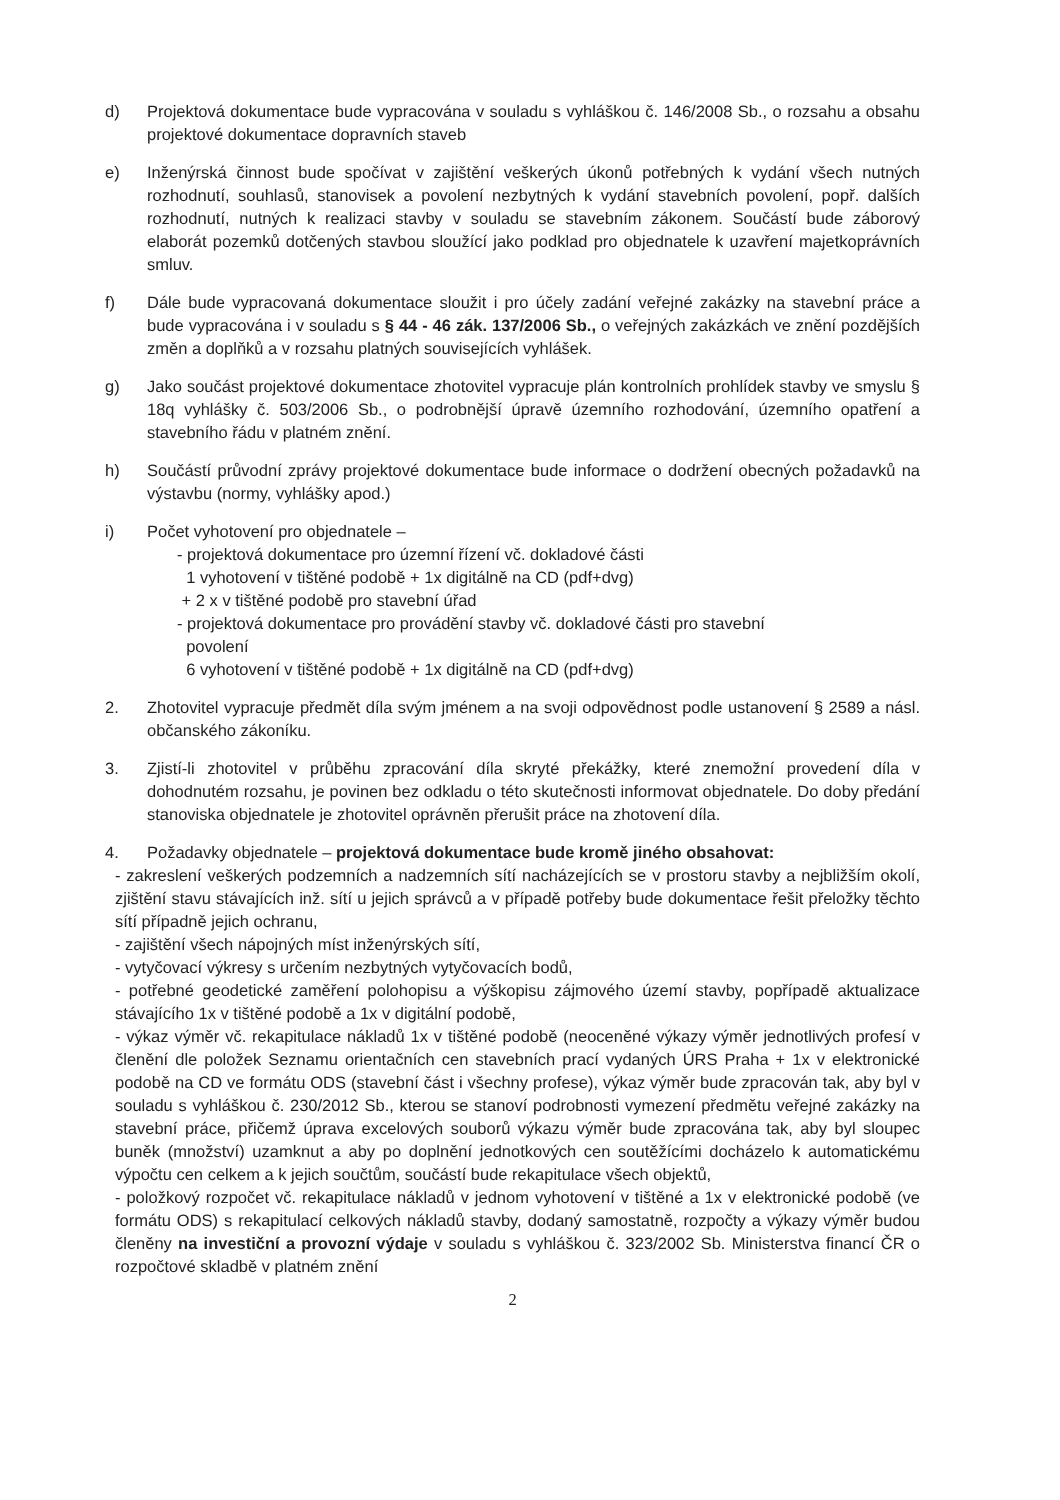d) Projektová dokumentace bude vypracována v souladu s vyhláškou č. 146/2008 Sb., o rozsahu a obsahu projektové dokumentace dopravních staveb
e) Inženýrská činnost bude spočívat v zajištění veškerých úkonů potřebných k vydání všech nutných rozhodnutí, souhlasů, stanovisek a povolení nezbytných k vydání stavebních povolení, popř. dalších rozhodnutí, nutných k realizaci stavby v souladu se stavebním zákonem. Součástí bude záborový elaborát pozemků dotčených stavbou sloužící jako podklad pro objednatele k uzavření majetkoprávních smluv.
f) Dále bude vypracovaná dokumentace sloužit i pro účely zadání veřejné zakázky na stavební práce a bude vypracována i v souladu s § 44 - 46 zák. 137/2006 Sb., o veřejných zakázkách ve znění pozdějších změn a doplňků a v rozsahu platných souvisejících vyhlášek.
g) Jako součást projektové dokumentace zhotovitel vypracuje plán kontrolních prohlídek stavby ve smyslu § 18q vyhlášky č. 503/2006 Sb., o podrobnější úpravě územního rozhodování, územního opatření a stavebního řádu v platném znění.
h) Součástí průvodní zprávy projektové dokumentace bude informace o dodržení obecných požadavků na výstavbu (normy, vyhlášky apod.)
i) Počet vyhotovení pro objednatele –
- projektová dokumentace pro územní řízení vč. dokladové části
1 vyhotovení v tištěné podobě + 1x digitálně na CD (pdf+dvg)
+ 2 x v tištěné podobě pro stavební úřad
- projektová dokumentace pro provádění stavby vč. dokladové části pro stavební
povolení
6 vyhotovení v tištěné podobě + 1x digitálně na CD (pdf+dvg)
2. Zhotovitel vypracuje předmět díla svým jménem a na svoji odpovědnost podle ustanovení § 2589 a násl. občanského zákoníku.
3. Zjistí-li zhotovitel v průběhu zpracování díla skryté překážky, které znemožní provedení díla v dohodnutém rozsahu, je povinen bez odkladu o této skutečnosti informovat objednatele. Do doby předání stanoviska objednatele je zhotovitel oprávněn přerušit práce na zhotovení díla.
4. Požadavky objednatele – projektová dokumentace bude kromě jiného obsahovat:
- zakreslení veškerých podzemních a nadzemních sítí nacházejících se v prostoru stavby a nejbližším okolí, zjištění stavu stávajících inž. sítí u jejich správců a v případě potřeby bude dokumentace řešit přeložky těchto sítí případně jejich ochranu,
- zajištění všech nápojných míst inženýrských sítí,
- vytyčovací výkresy s určením nezbytných vytyčovacích bodů,
- potřebné geodetické zaměření polohopisu a výškopisu zájmového území stavby, popřípadě aktualizace stávajícího 1x v tištěné podobě a 1x v digitální podobě,
- výkaz výměr vč. rekapitulace nákladů 1x v tištěné podobě (neoceněné výkazy výměr jednotlivých profesí v členění dle položek Seznamu orientačních cen stavebních prací vydaných ÚRS Praha + 1x v elektronické podobě na CD ve formátu ODS (stavební část i všechny profese), výkaz výměr bude zpracován tak, aby byl v souladu s vyhláškou č. 230/2012 Sb., kterou se stanoví podrobnosti vymezení předmětu veřejné zakázky na stavební práce, přičemž úprava excelových souborů výkazu výměr bude zpracována tak, aby byl sloupec buněk (množství) uzamknut a aby po doplnění jednotkových cen soutěžícími docházelo k automatickému výpočtu cen celkem a k jejich součtům, součástí bude rekapitulace všech objektů,
- položkový rozpočet vč. rekapitulace nákladů v jednom vyhotovení v tištěné a 1x v elektronické podobě (ve formátu ODS) s rekapitulací celkových nákladů stavby, dodaný samostatně, rozpočty a výkazy výměr budou členěny na investiční a provozní výdaje v souladu s vyhláškou č. 323/2002 Sb. Ministerstva financí ČR o rozpočtové skladbě v platném znění
2